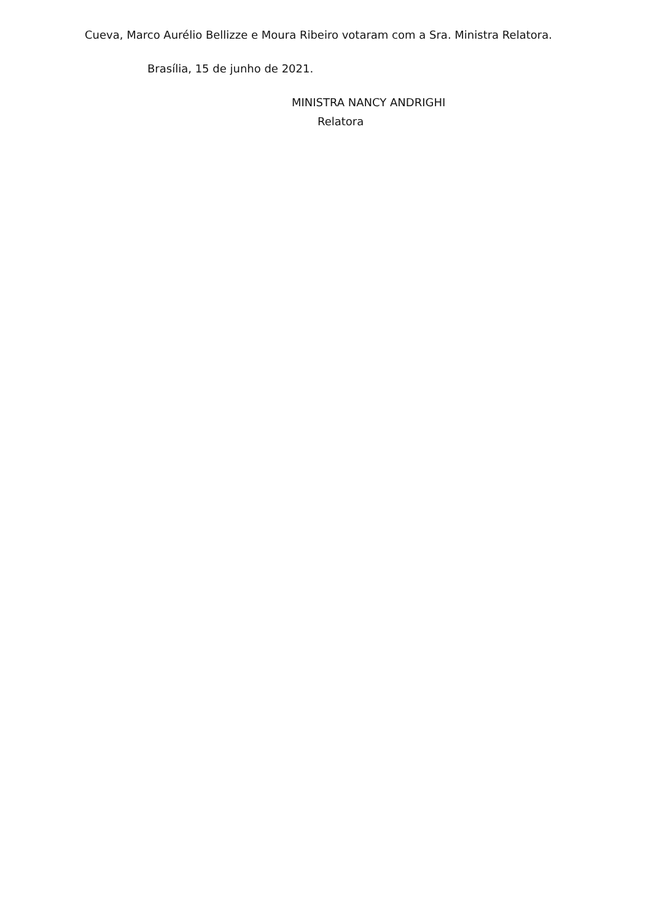Cueva, Marco Aurélio Bellizze e Moura Ribeiro votaram com a Sra. Ministra Relatora.
Brasília, 15 de junho de 2021.
MINISTRA NANCY ANDRIGHI
Relatora